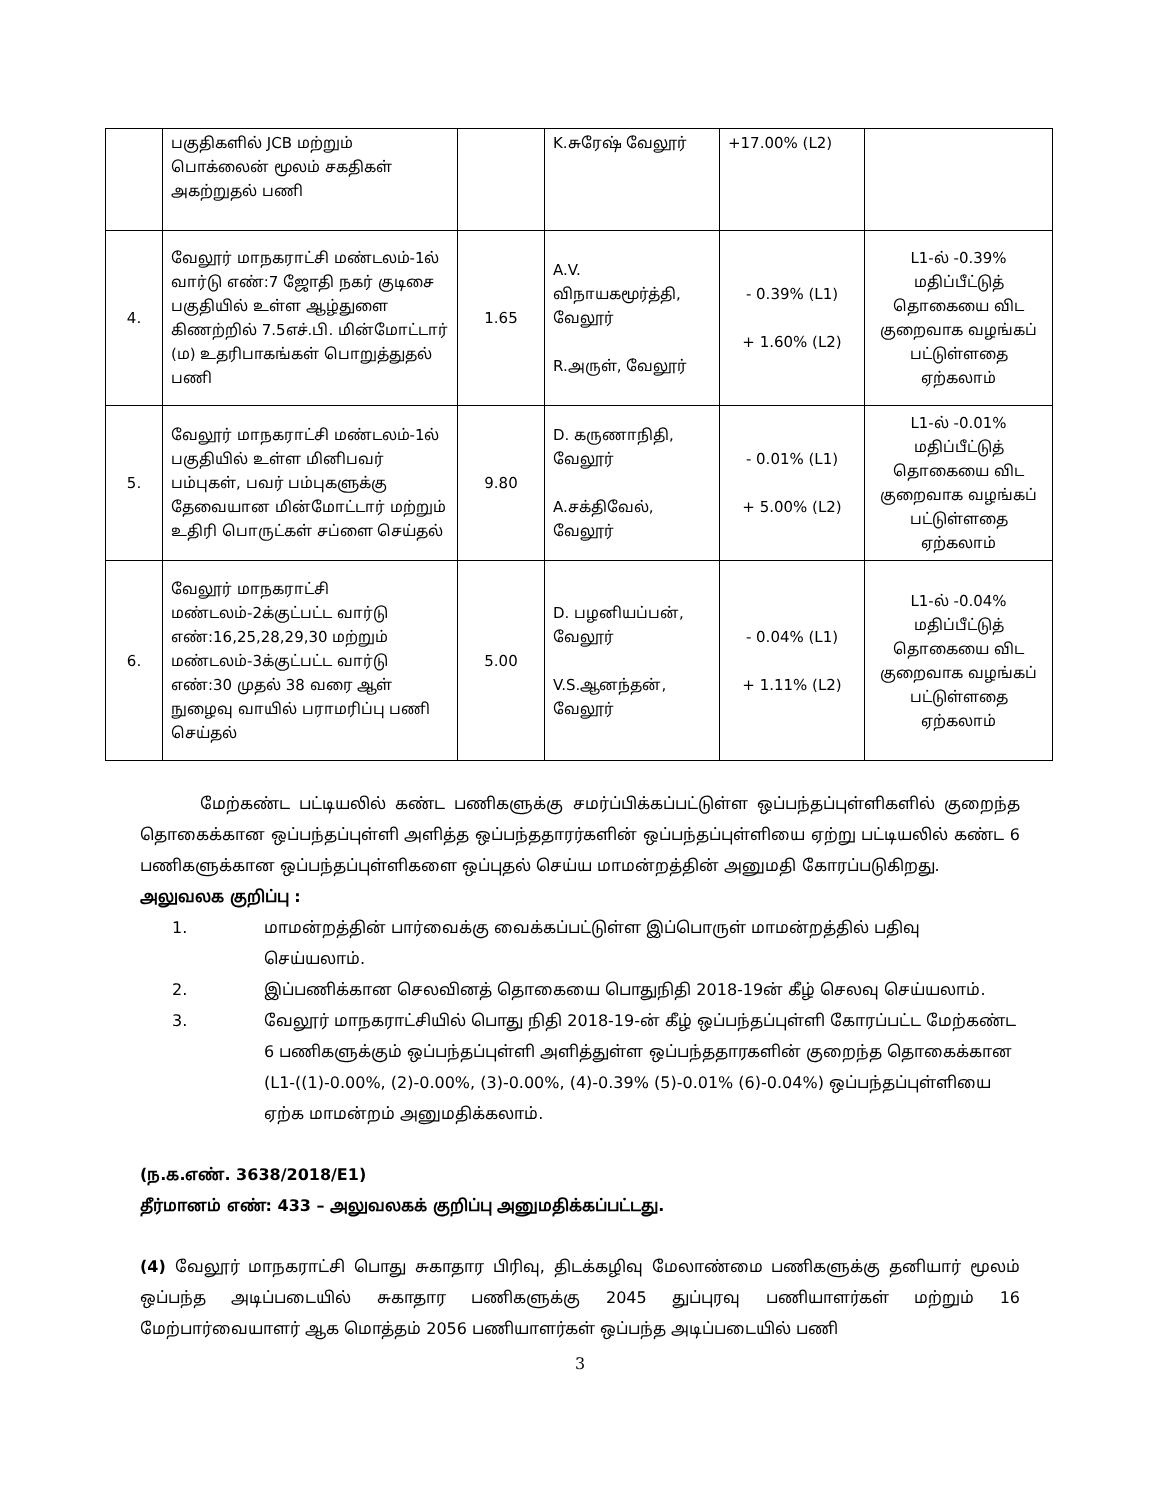| | பகுதிகளில் JCB மற்றும் பொக்லைன் மூலம் சகதிகள் அகற்றுதல் பணி | | K.சுரேஷ் வேலூர் | +17.00% (L2) | |
| 4. | வேலூர் மாநகராட்சி மண்டலம்-1ல் வார்டு எண்:7 ஜோதி நகர் குடிசை பகுதியில் உள்ள ஆழ்துளை கிணற்றில் 7.5எச்.பி. மின்மோட்டார் (ம) உதரிபாகங்கள் பொறுத்துதல் பணி | 1.65 | A.V. விநாயகமூர்த்தி, வேலூர் R.அருள், வேலூர் | - 0.39% (L1) + 1.60% (L2) | L1-ல் -0.39% மதிப்பீட்டுத் தொகையை விட குறைவாக வழங்கப் பட்டுள்ளதை ஏற்கலாம் |
| 5. | வேலூர் மாநகராட்சி மண்டலம்-1ல் பகுதியில் உள்ள மினிபவர் பம்புகள், பவர் பம்புகளுக்கு தேவையான மின்மோட்டார் மற்றும் உதிரி பொருட்கள் சப்ளை செய்தல் | 9.80 | D. கருணாநிதி, வேலூர் A.சக்திவேல், வேலூர் | - 0.01% (L1) + 5.00% (L2) | L1-ல் -0.01% மதிப்பீட்டுத் தொகையை விட குறைவாக வழங்கப் பட்டுள்ளதை ஏற்கலாம் |
| 6. | வேலூர் மாநகராட்சி மண்டலம்-2க்குட்பட்ட வார்டு எண்:16,25,28,29,30 மற்றும் மண்டலம்-3க்குட்பட்ட வார்டு எண்:30 முதல் 38 வரை ஆள் நுழைவு வாயில் பராமரிப்பு பணி செய்தல் | 5.00 | D. பழனியப்பன், வேலூர் V.S.ஆனந்தன், வேலூர் | - 0.04% (L1) + 1.11% (L2) | L1-ல் -0.04% மதிப்பீட்டுத் தொகையை விட குறைவாக வழங்கப் பட்டுள்ளதை ஏற்கலாம் |
மேற்கண்ட பட்டியலில் கண்ட பணிகளுக்கு சமர்ப்பிக்கப்பட்டுள்ள ஒப்பந்தப்புள்ளிகளில் குறைந்த தொகைக்கான ஒப்பந்தப்புள்ளி அளித்த ஒப்பந்ததாரர்களின் ஒப்பந்தப்புள்ளியை ஏற்று பட்டியலில் கண்ட 6 பணிகளுக்கான ஒப்பந்தப்புள்ளிகளை ஒப்புதல் செய்ய மாமன்றத்தின் அனுமதி கோரப்படுகிறது.
அலுவலக குறிப்பு :
1. மாமன்றத்தின் பார்வைக்கு வைக்கப்பட்டுள்ள இப்பொருள் மாமன்றத்தில் பதிவு செய்யலாம்.
2. இப்பணிக்கான செலவினத் தொகையை பொதுநிதி 2018-19ன் கீழ் செலவு செய்யலாம்.
3. வேலூர் மாநகராட்சியில் பொது நிதி 2018-19-ன் கீழ் ஒப்பந்தப்புள்ளி கோரப்பட்ட மேற்கண்ட 6 பணிகளுக்கும் ஒப்பந்தப்புள்ளி அளித்துள்ள ஒப்பந்ததாரகளின் குறைந்த தொகைக்கான (L1-((1)-0.00%, (2)-0.00%, (3)-0.00%, (4)-0.39% (5)-0.01% (6)-0.04%) ஒப்பந்தப்புள்ளியை ஏற்க மாமன்றம் அனுமதிக்கலாம்.
(ந.க.எண். 3638/2018/E1)
தீர்மானம் எண்: 433 – அலுவலகக் குறிப்பு அனுமதிக்கப்பட்டது.
(4) வேலூர் மாநகராட்சி பொது சுகாதார பிரிவு, திடக்கழிவு மேலாண்மை பணிகளுக்கு தனியார் மூலம் ஒப்பந்த அடிப்படையில் சுகாதார பணிகளுக்கு 2045 துப்புரவு பணியாளர்கள் மற்றும் 16 மேற்பார்வையாளர் ஆக மொத்தம் 2056 பணியாளர்கள் ஒப்பந்த அடிப்படையில் பணி
3